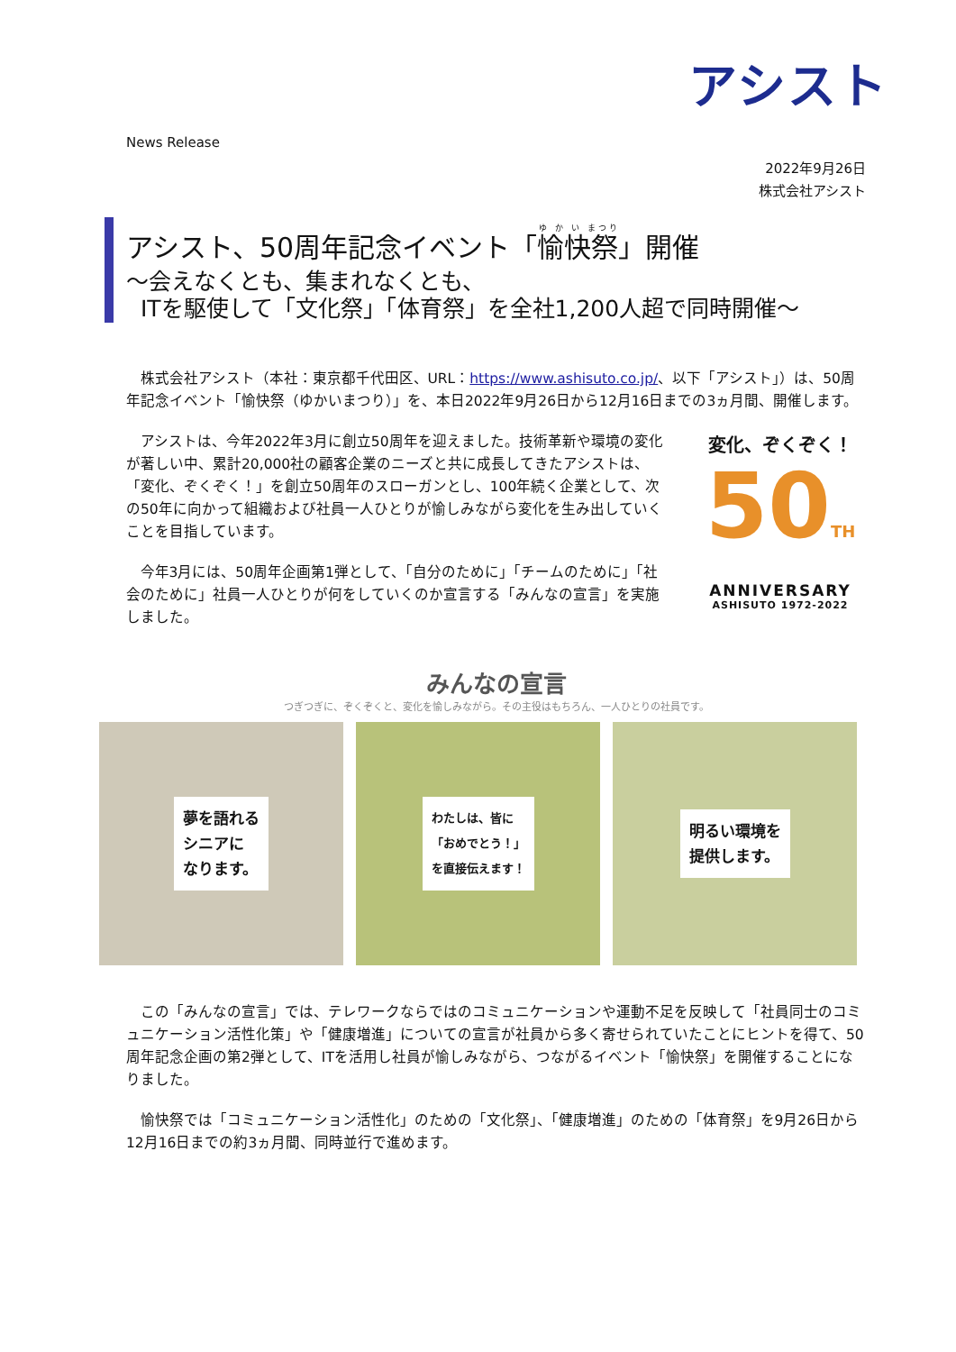アシスト
News Release
2022年9月26日
株式会社アシスト
アシスト、50周年記念イベント「愉快祭」開催
～会えなくとも、集まれなくとも、
ITを駆使して「文化祭」「体育祭」を全社1,200人超で同時開催～
株式会社アシスト（本社：東京都千代田区、URL：https://www.ashisuto.co.jp/、以下「アシスト」）は、50周年記念イベント「愉快祭（ゆかいまつり）」を、本日2022年9月26日から12月16日までの3ヵ月間、開催します。
アシストは、今年2022年3月に創立50周年を迎えました。技術革新や環境の変化が著しい中、累計20,000社の顧客企業のニーズと共に成長してきたアシストは、「変化、ぞくぞく！」を創立50周年のスローガンとし、100年続く企業として、次の50年に向かって組織および社員一人ひとりが愉しみながら変化を生み出していくことを目指しています。
今年3月には、50周年企画第1弾として、「自分のために」「チームのために」「社会のために」社員一人ひとりが何をしていくのか宣言する「みんなの宣言」を実施しました。
変化、ぞくぞく！
50TH
ANNIVERSARY
ASHISUTO 1972-2022
みんなの宣言
つぎつぎに、ぞくぞくと、変化を愉しみながら。その主役はもちろん、一人ひとりの社員です。
夢を語れる
シニアに
なります。
わたしは、皆に
「おめでとう！」
を直接伝えます！
明るい環境を
提供します。
この「みんなの宣言」では、テレワークならではのコミュニケーションや運動不足を反映して「社員同士のコミュニケーション活性化策」や「健康増進」についての宣言が社員から多く寄せられていたことにヒントを得て、50周年記念企画の第2弾として、ITを活用し社員が愉しみながら、つながるイベント「愉快祭」を開催することになりました。
愉快祭では「コミュニケーション活性化」のための「文化祭」、「健康増進」のための「体育祭」を9月26日から12月16日までの約3ヵ月間、同時並行で進めます。